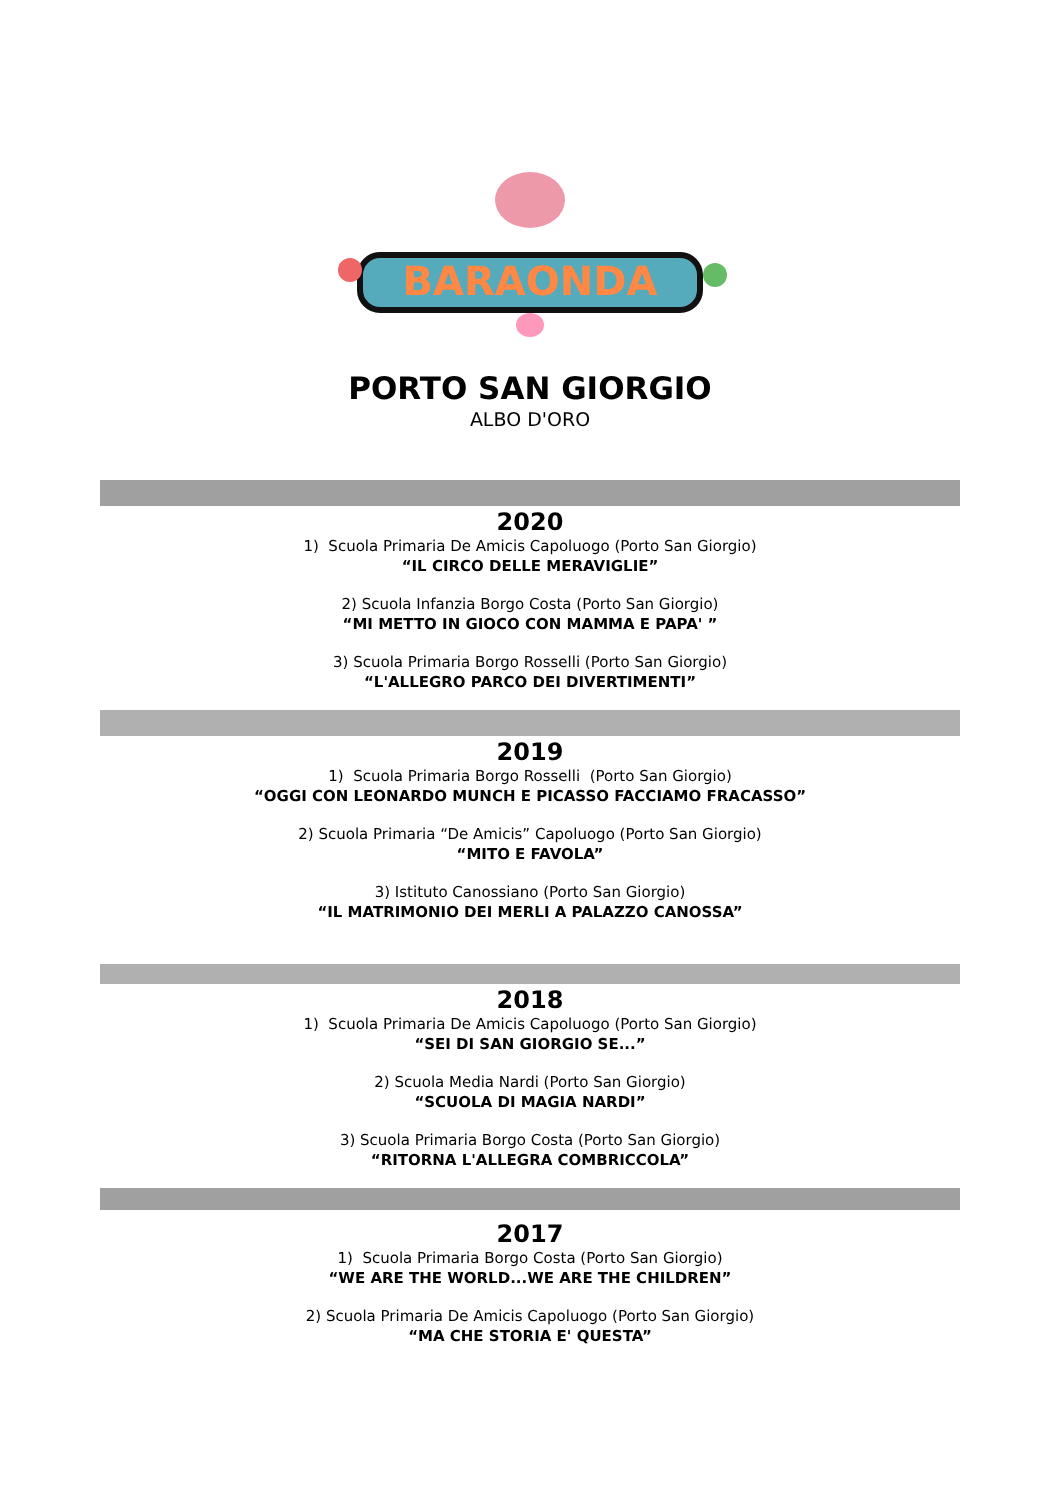BARAONDA
PORTO SAN GIORGIO
ALBO D'ORO
2020
1) Scuola Primaria De Amicis Capoluogo (Porto San Giorgio)
“IL CIRCO DELLE MERAVIGLIE”
2) Scuola Infanzia Borgo Costa (Porto San Giorgio)
“MI METTO IN GIOCO CON MAMMA E PAPA' ”
3) Scuola Primaria Borgo Rosselli (Porto San Giorgio)
“L'ALLEGRO PARCO DEI DIVERTIMENTI”
2019
1) Scuola Primaria Borgo Rosselli (Porto San Giorgio)
“OGGI CON LEONARDO MUNCH E PICASSO FACCIAMO FRACASSO”
2) Scuola Primaria “De Amicis” Capoluogo (Porto San Giorgio)
“MITO E FAVOLA”
3) Istituto Canossiano (Porto San Giorgio)
“IL MATRIMONIO DEI MERLI A PALAZZO CANOSSA”
2018
1) Scuola Primaria De Amicis Capoluogo (Porto San Giorgio)
“SEI DI SAN GIORGIO SE...”
2) Scuola Media Nardi (Porto San Giorgio)
“SCUOLA DI MAGIA NARDI”
3) Scuola Primaria Borgo Costa (Porto San Giorgio)
“RITORNA L'ALLEGRA COMBRICCOLA”
2017
1) Scuola Primaria Borgo Costa (Porto San Giorgio)
“WE ARE THE WORLD...WE ARE THE CHILDREN”
2) Scuola Primaria De Amicis Capoluogo (Porto San Giorgio)
“MA CHE STORIA E' QUESTA”